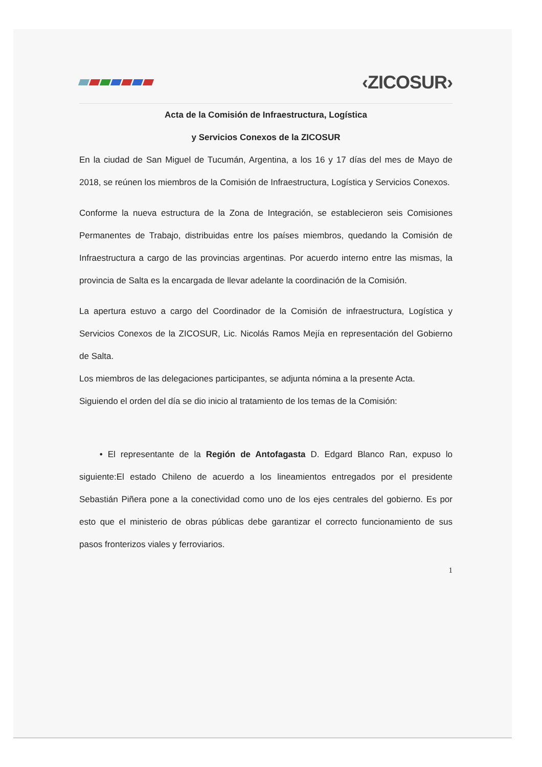‹ZICOSUR›
Acta de la Comisión de Infraestructura, Logística
y Servicios Conexos de la ZICOSUR
En la ciudad de San Miguel de Tucumán, Argentina, a los 16 y 17 días del mes de Mayo de 2018, se reúnen los miembros de la Comisión de Infraestructura, Logística y Servicios Conexos.
Conforme la nueva estructura de la Zona de Integración, se establecieron seis Comisiones Permanentes de Trabajo, distribuidas entre los países miembros, quedando la Comisión de Infraestructura a cargo de las provincias argentinas. Por acuerdo interno entre las mismas, la provincia de Salta es la encargada de llevar adelante la coordinación de la Comisión.
La apertura estuvo a cargo del Coordinador de la Comisión de infraestructura, Logística y Servicios Conexos de la ZICOSUR, Lic. Nicolás Ramos Mejía en representación del Gobierno de Salta.
Los miembros de las delegaciones participantes, se adjunta nómina a la presente Acta.
Siguiendo el orden del día se dio inicio al tratamiento de los temas de la Comisión:
• El representante de la Región de Antofagasta D. Edgard Blanco Ran, expuso lo siguiente:El estado Chileno de acuerdo a los lineamientos entregados por el presidente Sebastián Piñera pone a la conectividad como uno de los ejes centrales del gobierno. Es por esto que el ministerio de obras públicas debe garantizar el correcto funcionamiento de sus pasos fronterizos viales y ferroviarios.
1